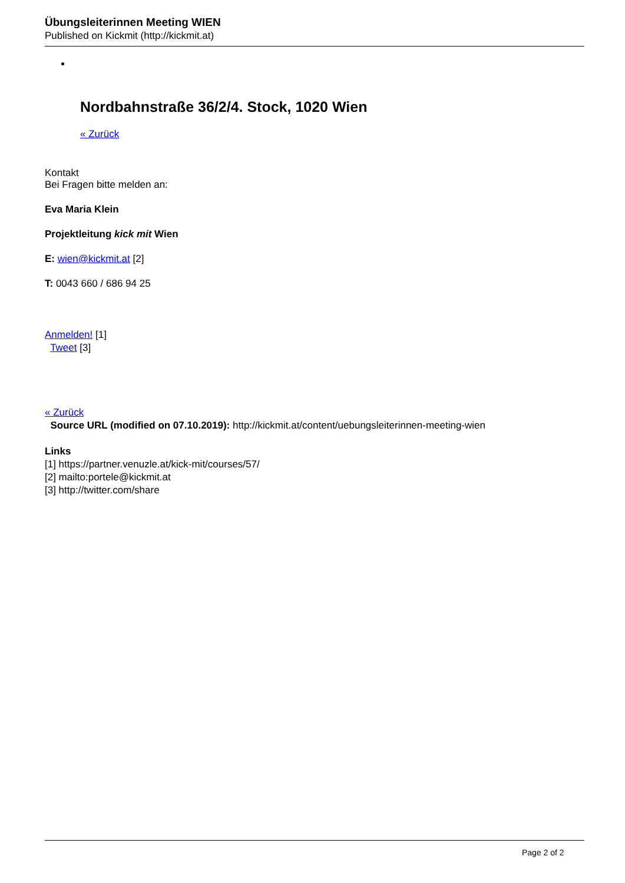Übungsleiterinnen Meeting WIEN
Published on Kickmit (http://kickmit.at)
Nordbahnstraße 36/2/4. Stock, 1020 Wien
« Zurück
Kontakt
Bei Fragen bitte melden an:
Eva Maria Klein
Projektleitung kick mit Wien
E: wien@kickmit.at [2]
T: 0043 660 / 686 94 25
Anmelden! [1]
Tweet [3]
« Zurück
Source URL (modified on 07.10.2019): http://kickmit.at/content/uebungsleiterinnen-meeting-wien
Links
[1] https://partner.venuzle.at/kick-mit/courses/57/
[2] mailto:portele@kickmit.at
[3] http://twitter.com/share
Page 2 of 2